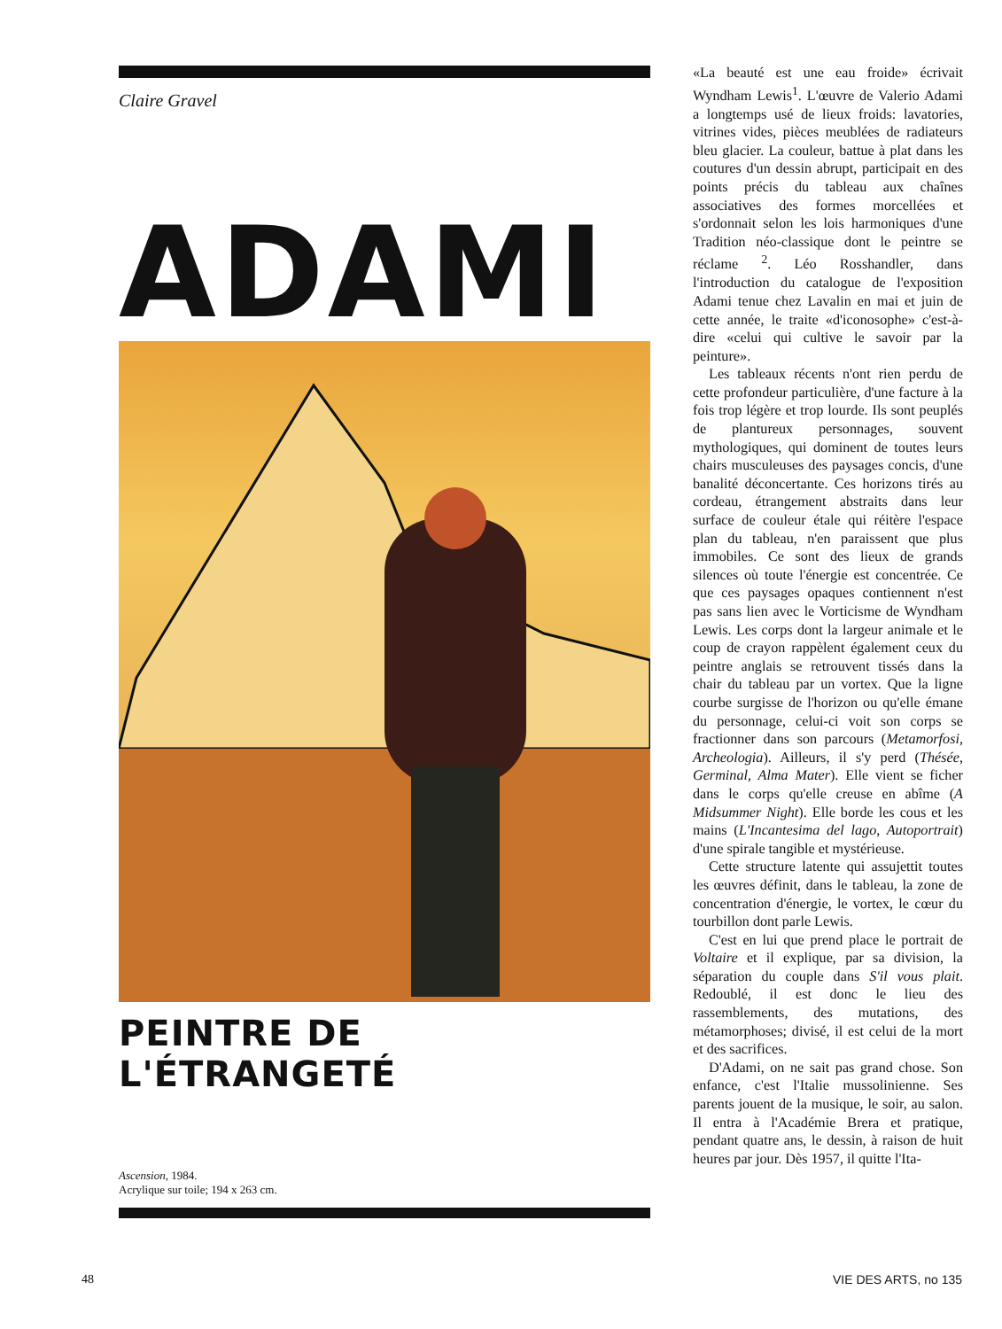Claire Gravel
ADAMI
PEINTRE DE L'ÉTRANGETÉ
Ascension, 1984.
Acrylique sur toile; 194 x 263 cm.
«La beauté est une eau froide» écrivait Wyndham Lewis<sup>1</sup>. L'œuvre de Valerio Adami a longtemps usé de lieux froids: lavatories, vitrines vides, pièces meublées de radiateurs bleu glacier. La couleur, battue à plat dans les coutures d'un dessin abrupt, participait en des points précis du tableau aux chaînes associatives des formes morcellées et s'ordonnait selon les lois harmoniques d'une Tradition néo-classique dont le peintre se réclame <sup>2</sup>. Léo Rosshandler, dans l'introduction du catalogue de l'exposition Adami tenue chez Lavalin en mai et juin de cette année, le traite «d'iconosophe» c'est-à-dire «celui qui cultive le savoir par la peinture».
Les tableaux récents n'ont rien perdu de cette profondeur particulière, d'une facture à la fois trop légère et trop lourde. Ils sont peuplés de plantureux personnages, souvent mythologiques, qui dominent de toutes leurs chairs musculeuses des paysages concis, d'une banalité déconcertante. Ces horizons tirés au cordeau, étrangement abstraits dans leur surface de couleur étale qui réitère l'espace plan du tableau, n'en paraissent que plus immobiles. Ce sont des lieux de grands silences où toute l'énergie est concentrée. Ce que ces paysages opaques contiennent n'est pas sans lien avec le Vorticisme de Wyndham Lewis. Les corps dont la largeur animale et le coup de crayon rappèlent également ceux du peintre anglais se retrouvent tissés dans la chair du tableau par un vortex. Que la ligne courbe surgisse de l'horizon ou qu'elle émane du personnage, celui-ci voit son corps se fractionner dans son parcours (Metamorfosi, Archeologia). Ailleurs, il s'y perd (Thésée, Germinal, Alma Mater). Elle vient se ficher dans le corps qu'elle creuse en abîme (A Midsummer Night). Elle borde les cous et les mains (L'Incantesima del lago, Autoportrait) d'une spirale tangible et mystérieuse.
Cette structure latente qui assujettit toutes les œuvres définit, dans le tableau, la zone de concentration d'énergie, le vortex, le cœur du tourbillon dont parle Lewis.
C'est en lui que prend place le portrait de Voltaire et il explique, par sa division, la séparation du couple dans S'il vous plait. Redoublé, il est donc le lieu des rassemblements, des mutations, des métamorphoses; divisé, il est celui de la mort et des sacrifices.
D'Adami, on ne sait pas grand chose. Son enfance, c'est l'Italie mussolinienne. Ses parents jouent de la musique, le soir, au salon. Il entra à l'Académie Brera et pratique, pendant quatre ans, le dessin, à raison de huit heures par jour. Dès 1957, il quitte l'Ita-
48 VIE DES ARTS, no 135